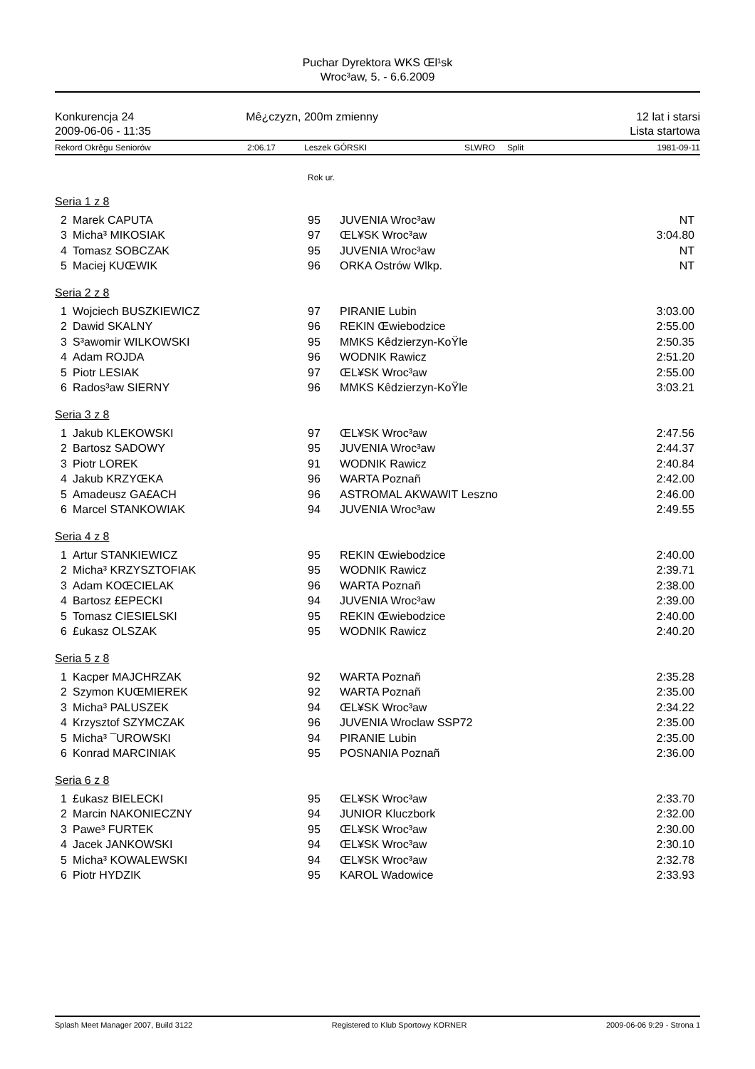Puchar Dyrektora WKS Œl¹sk
Wroc³aw, 5. - 6.6.2009
Konkurencja 24
2009-06-06 - 11:35
Mê¿czyzn, 200m zmienny 12 lat i starsi
Lista startowa
Rekord Okrêgu Seniorów 2:06.17 Leszek GÓRSKI SLWRO Split 1981-09-11
Rok ur.
| Seria 1 z 8 | | | | |
| 2 | Marek CAPUTA | 95 | JUVENIA Wroc³aw | NT |
| 3 | Micha³ MIKOSIAK | 97 | ŒL¥SK Wroc³aw | 3:04.80 |
| 4 | Tomasz SOBCZAK | 95 | JUVENIA Wroc³aw | NT |
| 5 | Maciej KUŒWIK | 96 | ORKA Ostrów Wlkp. | NT |
| Seria 2 z 8 | | | | |
| 1 | Wojciech BUSZKIEWICZ | 97 | PIRANIE Lubin | 3:03.00 |
| 2 | Dawid SKALNY | 96 | REKIN Œwiebodzice | 2:55.00 |
| 3 | S³awomir WILKOWSKI | 95 | MMKS Kêdzierzyn-KoŸle | 2:50.35 |
| 4 | Adam ROJDA | 96 | WODNIK Rawicz | 2:51.20 |
| 5 | Piotr LESIAK | 97 | ŒL¥SK Wroc³aw | 2:55.00 |
| 6 | Rados³aw SIERNY | 96 | MMKS Kêdzierzyn-KoŸle | 3:03.21 |
| Seria 3 z 8 | | | | |
| 1 | Jakub KLEKOWSKI | 97 | ŒL¥SK Wroc³aw | 2:47.56 |
| 2 | Bartosz SADOWY | 95 | JUVENIA Wroc³aw | 2:44.37 |
| 3 | Piotr LOREK | 91 | WODNIK Rawicz | 2:40.84 |
| 4 | Jakub KRZYŒKA | 96 | WARTA Poznañ | 2:42.00 |
| 5 | Amadeusz GA£ACH | 96 | ASTROMAL AKWAWIT Leszno | 2:46.00 |
| 6 | Marcel STANKOWIAK | 94 | JUVENIA Wroc³aw | 2:49.55 |
| Seria 4 z 8 | | | | |
| 1 | Artur STANKIEWICZ | 95 | REKIN Œwiebodzice | 2:40.00 |
| 2 | Micha³ KRZYSZTOFIAK | 95 | WODNIK Rawicz | 2:39.71 |
| 3 | Adam KOŒCIELAK | 96 | WARTA Poznañ | 2:38.00 |
| 4 | Bartosz £EPECKI | 94 | JUVENIA Wroc³aw | 2:39.00 |
| 5 | Tomasz CIESIELSKI | 95 | REKIN Œwiebodzice | 2:40.00 |
| 6 | £ukasz OLSZAK | 95 | WODNIK Rawicz | 2:40.20 |
| Seria 5 z 8 | | | | |
| 1 | Kacper MAJCHRZAK | 92 | WARTA Poznañ | 2:35.28 |
| 2 | Szymon KUŒMIEREK | 92 | WARTA Poznañ | 2:35.00 |
| 3 | Micha³ PALUSZEK | 94 | ŒL¥SK Wroc³aw | 2:34.22 |
| 4 | Krzysztof SZYMCZAK | 96 | JUVENIA Wroclaw SSP72 | 2:35.00 |
| 5 | Micha³ ¯UROWSKI | 94 | PIRANIE Lubin | 2:35.00 |
| 6 | Konrad MARCINIAK | 95 | POSNANIA Poznañ | 2:36.00 |
| Seria 6 z 8 | | | | |
| 1 | £ukasz BIELECKI | 95 | ŒL¥SK Wroc³aw | 2:33.70 |
| 2 | Marcin NAKONIECZNY | 94 | JUNIOR Kluczbork | 2:32.00 |
| 3 | Pawe³ FURTEK | 95 | ŒL¥SK Wroc³aw | 2:30.00 |
| 4 | Jacek JANKOWSKI | 94 | ŒL¥SK Wroc³aw | 2:30.10 |
| 5 | Micha³ KOWALEWSKI | 94 | ŒL¥SK Wroc³aw | 2:32.78 |
| 6 | Piotr HYDZIK | 95 | KAROL Wadowice | 2:33.93 |
Splash Meet Manager 2007, Build 3122 Registered to Klub Sportowy KORNER 2009-06-06 9:29 - Strona 1